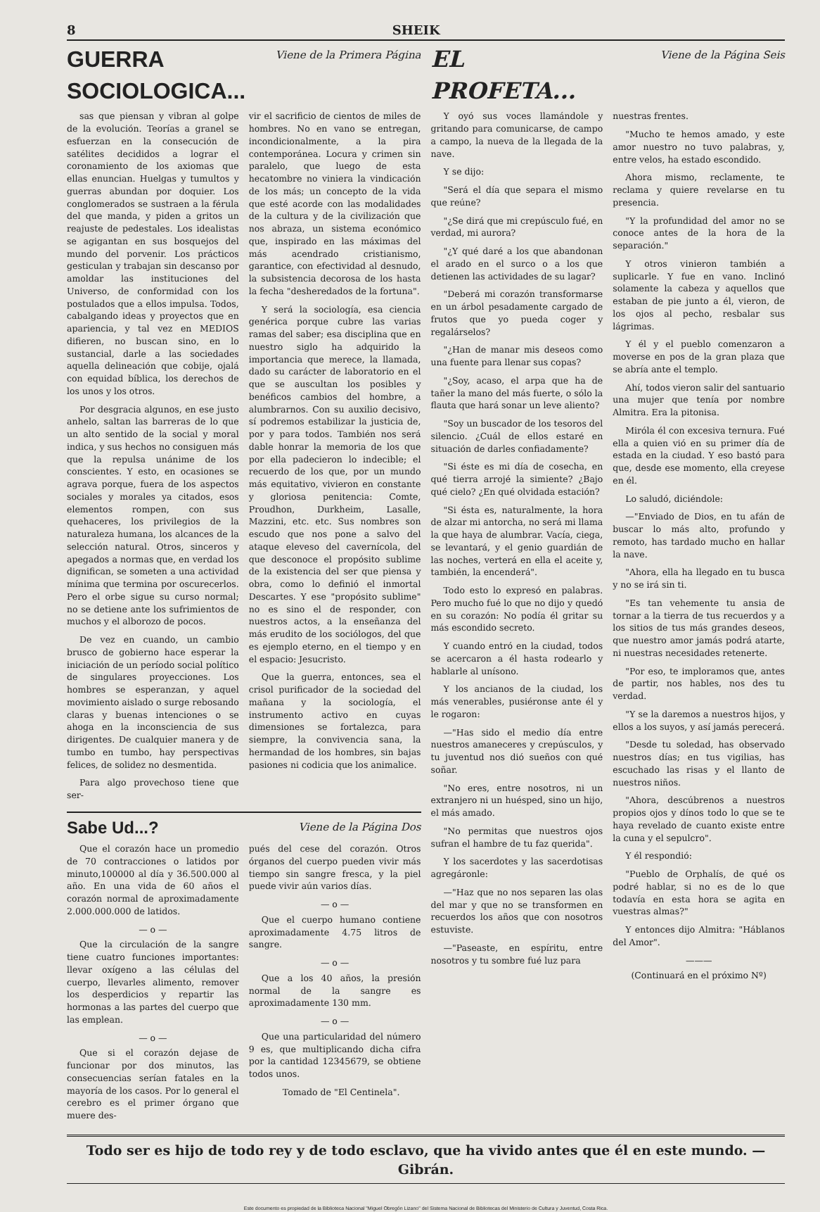8 SHEIK
GUERRA SOCIOLOGICA...
Viene de la Primera Página
sas que piensan y vibran al golpe de la evolución. Teorías a granel se esfuerzan en la consecución de satélites decididos a lograr el coronamiento de los axiomas que ellas enuncian. Huelgas y tumultos y guerras abundan por doquier. Los conglomerados se sustraen a la férula del que manda, y piden a gritos un reajuste de pedestales. Los idealistas se agigantan en sus bosquejos del mundo del porvenir. Los prácticos gesticulan y trabajan sin descanso por amoldar las instituciones del Universo, de conformidad con los postulados que a ellos impulsa. Todos, cabalgando ideas y proyectos que en apariencia, y tal vez en MEDIOS difieren, no buscan sino, en lo sustancial, darle a las sociedades aquella delineación que cobije, ojalá con equidad bíblica, los derechos de los unos y los otros.
Por desgracia algunos, en ese justo anhelo, saltan las barreras de lo que un alto sentido de la social y moral indica, y sus hechos no consiguen más que la repulsa unánime de los conscientes. Y esto, en ocasiones se agrava porque, fuera de los aspectos sociales y morales ya citados, esos elementos rompen, con sus quehaceres, los privilegios de la naturaleza humana, los alcances de la selección natural. Otros, sinceros y apegados a normas que, en verdad los dignifican, se someten a una actividad mínima que termina por oscurecerlos. Pero el orbe sigue su curso normal; no se detiene ante los sufrimientos de muchos y el alborozo de pocos.
De vez en cuando, un cambio brusco de gobierno hace esperar la iniciación de un período social político de singulares proyecciones. Los hombres se esperanzan, y aquel movimiento aislado o surge rebosando claras y buenas intenciones o se ahoga en la inconsciencia de sus dirigentes. De cualquier manera y de tumbo en tumbo, hay perspectivas felices, de solidez no desmentida.
Para algo provechoso tiene que ser-
vir el sacrificio de cientos de miles de hombres. No en vano se entregan, incondicionalmente, a la pira contemporánea. Locura y crimen sin paralelo, que luego de esta hecatombre no viniera la vindicación de los más; un concepto de la vida que esté acorde con las modalidades de la cultura y de la civilización que nos abraza, un sistema económico que, inspirado en las máximas del más acendrado cristianismo, garantice, con efectividad al desnudo, la subsistencia decorosa de los hasta la fecha "desheredados de la fortuna".
Y será la sociología, esa ciencia genérica porque cubre las varias ramas del saber; esa disciplina que en nuestro siglo ha adquirido la importancia que merece, la llamada, dado su carácter de laboratorio en el que se auscultan los posibles y benéficos cambios del hombre, a alumbrarnos. Con su auxilio decisivo, sí podremos estabilizar la justicia de, por y para todos. También nos será dable honrar la memoria de los que por ella padecieron lo indecible; el recuerdo de los que, por un mundo más equitativo, vivieron en constante y gloriosa penitencia: Comte, Proudhon, Durkheim, Lasalle, Mazzini, etc. etc. Sus nombres son escudo que nos pone a salvo del ataque eleveso del cavernícola, del que desconoce el propósito sublime de la existencia del ser que piensa y obra, como lo definió el inmortal Descartes. Y ese "propósito sublime" no es sino el de responder, con nuestros actos, a la enseñanza del más erudito de los sociólogos, del que es ejemplo eterno, en el tiempo y en el espacio: Jesucristo.
Que la guerra, entonces, sea el crisol purificador de la sociedad del mañana y la sociología, el instrumento activo en cuyas dimensiones se fortalezca, para siempre, la convivencia sana, la hermandad de los hombres, sin bajas pasiones ni codicia que los animalice.
Sabe Ud...?
Viene de la Página Dos
Que el corazón hace un promedio de 70 contracciones o latidos por minuto,100000 al día y 36.500.000 al año. En una vida de 60 años el corazón normal de aproximadamente 2.000.000.000 de latidos.
— o —
Que la circulación de la sangre tiene cuatro funciones importantes: llevar oxígeno a las células del cuerpo, llevarles alimento, remover los desperdicios y repartir las hormonas a las partes del cuerpo que las emplean.
— o —
Que si el corazón dejase de funcionar por dos minutos, las consecuencias serían fatales en la mayoría de los casos. Por lo general el cerebro es el primer órgano que muere des-
pués del cese del corazón. Otros órganos del cuerpo pueden vivir más tiempo sin sangre fresca, y la piel puede vivir aún varios días.
— o —
Que el cuerpo humano contiene aproximadamente 4.75 litros de sangre.
— o —
Que a los 40 años, la presión normal de la sangre es aproximadamente 130 mm.
— o —
Que una particularidad del número 9 es, que multiplicando dicha cifra por la cantidad 12345679, se obtiene todos unos.
Tomado de "El Centinela".
EL PROFETA...
Viene de la Página Seis
Y oyó sus voces llamándole y gritando para comunicarse, de campo a campo, la nueva de la llegada de la nave.
Y se dijo:
"Será el día que separa el mismo que reúne?
"¿Se dirá que mi crepúsculo fué, en verdad, mi aurora?
"¿Y qué daré a los que abandonan el arado en el surco o a los que detienen las actividades de su lagar?
"Deberá mi corazón transformarse en un árbol pesadamente cargado de frutos que yo pueda coger y regalárselos?
"¿Han de manar mis deseos como una fuente para llenar sus copas?
"¿Soy, acaso, el arpa que ha de tañer la mano del más fuerte, o sólo la flauta que hará sonar un leve aliento?
"Soy un buscador de los tesoros del silencio. ¿Cuál de ellos estaré en situación de darles confiadamente?
"Si éste es mi día de cosecha, en qué tierra arrojé la simiente? ¿Bajo qué cielo? ¿En qué olvidada estación?
"Si ésta es, naturalmente, la hora de alzar mi antorcha, no será mi llama la que haya de alumbrar. Vacía, ciega, se levantará, y el genio guardián de las noches, verterá en ella el aceite y, también, la encenderá".
Todo esto lo expresó en palabras. Pero mucho fué lo que no dijo y quedó en su corazón: No podía él gritar su más escondido secreto.
Y cuando entró en la ciudad, todos se acercaron a él hasta rodearlo y hablarle al unísono.
Y los ancianos de la ciudad, los más venerables, pusiéronse ante él y le rogaron:
—"Has sido el medio día entre nuestros amaneceres y crepúsculos, y tu juventud nos dió sueños con qué soñar.
"No eres, entre nosotros, ni un extranjero ni un huésped, sino un hijo, el más amado.
"No permitas que nuestros ojos sufran el hambre de tu faz querida".
Y los sacerdotes y las sacerdotisas agregáronle:
—"Haz que no nos separen las olas del mar y que no se transformen en recuerdos los años que con nosotros estuviste.
—"Paseaste, en espíritu, entre nosotros y tu sombre fué luz para
nuestras frentes.
"Mucho te hemos amado, y este amor nuestro no tuvo palabras, y, entre velos, ha estado escondido.
Ahora mismo, reclamente, te reclama y quiere revelarse en tu presencia.
"Y la profundidad del amor no se conoce antes de la hora de la separación."
Y otros vinieron también a suplicarle. Y fue en vano. Inclinó solamente la cabeza y aquellos que estaban de pie junto a él, vieron, de los ojos al pecho, resbalar sus lágrimas.
Y él y el pueblo comenzaron a moverse en pos de la gran plaza que se abría ante el templo.
Ahí, todos vieron salir del santuario una mujer que tenía por nombre Almitra. Era la pitonisa.
Miróla él con excesiva ternura. Fué ella a quien vió en su primer día de estada en la ciudad. Y eso bastó para que, desde ese momento, ella creyese en él.
Lo saludó, diciéndole:
—"Enviado de Dios, en tu afán de buscar lo más alto, profundo y remoto, has tardado mucho en hallar la nave.
"Ahora, ella ha llegado en tu busca y no se irá sin ti.
"Es tan vehemente tu ansia de tornar a la tierra de tus recuerdos y a los sitios de tus más grandes deseos, que nuestro amor jamás podrá atarte, ni nuestras necesidades retenerte.
"Por eso, te imploramos que, antes de partir, nos hables, nos des tu verdad.
"Y se la daremos a nuestros hijos, y ellos a los suyos, y así jamás perecerá.
"Desde tu soledad, has observado nuestros días; en tus vigilias, has escuchado las risas y el llanto de nuestros niños.
"Ahora, descúbrenos a nuestros propios ojos y dínos todo lo que se te haya revelado de cuanto existe entre la cuna y el sepulcro".
Y él respondió:
"Pueblo de Orphalís, de qué os podré hablar, si no es de lo que todavía en esta hora se agita en vuestras almas?"
Y entonces dijo Almitra: "Háblanos del Amor".
———
(Continuará en el próximo Nº)
Todo ser es hijo de todo rey y de todo esclavo, que ha vivido antes que él en este mundo. — Gibrán.
Este documento es propiedad de la Biblioteca Nacional "Miguel Obregón Lizano" del Sistema Nacional de Bibliotecas del Ministerio de Cultura y Juventud, Costa Rica.